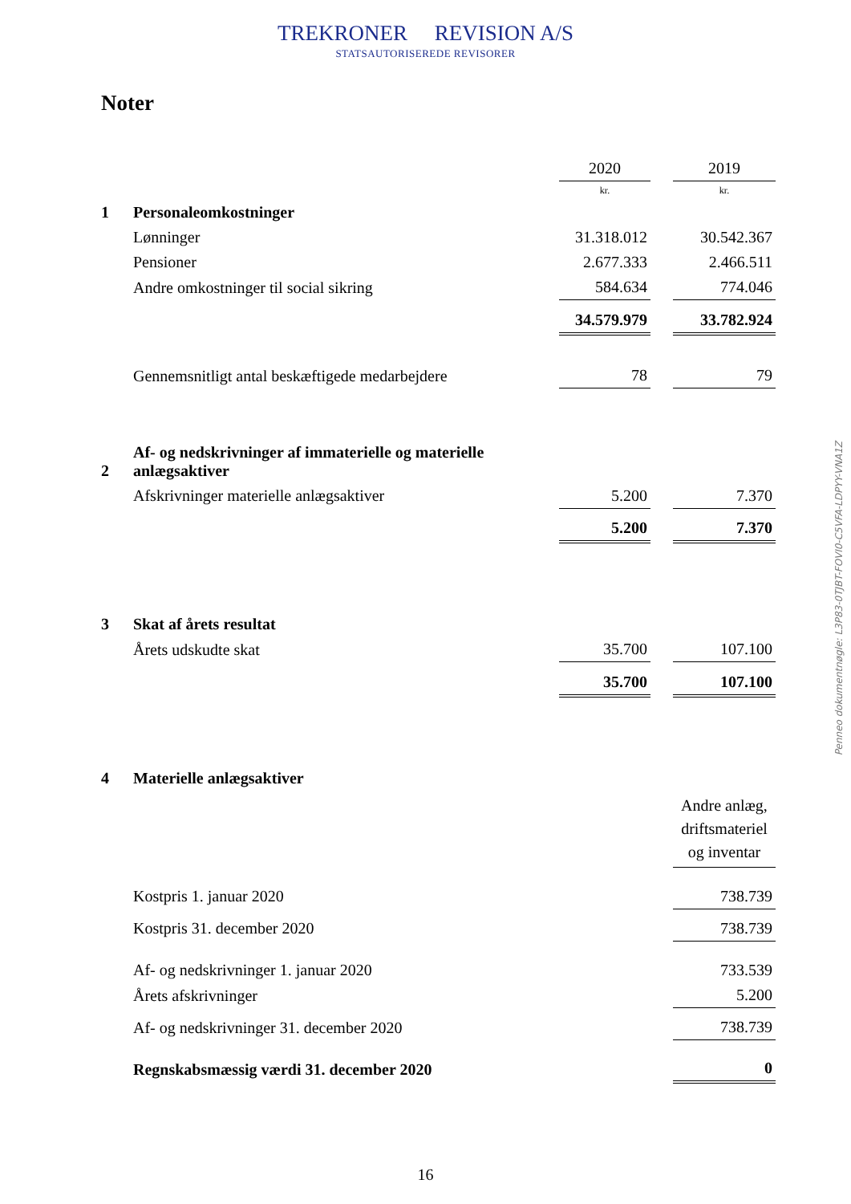TREKRONER REVISION A/S
STATSAUTORISEREDE REVISORER
Noter
| | | 2020 | | 2019 |
| | | kr. | | kr. |
| 1 | Personaleomkostninger | | | |
| | Lønninger | 31.318.012 | | 30.542.367 |
| | Pensioner | 2.677.333 | | 2.466.511 |
| | Andre omkostninger til social sikring | 584.634 | | 774.046 |
| | | 34.579.979 | | 33.782.924 |
| | Gennemsnitligt antal beskæftigede medarbejdere | 78 | | 79 |
| 2 | Af- og nedskrivninger af immaterielle og materielle anlægsaktiver | | | |
| | Afskrivninger materielle anlægsaktiver | 5.200 | | 7.370 |
| | | 5.200 | | 7.370 |
| 3 | Skat af årets resultat | | | |
| | Årets udskudte skat | 35.700 | | 107.100 |
| | | 35.700 | | 107.100 |
| 4 | Materielle anlægsaktiver | | | |
| | | | | Andre anlæg, driftsmateriel og inventar |
| | Kostpris 1. januar 2020 | | | 738.739 |
| | Kostpris 31. december 2020 | | | 738.739 |
| | Af- og nedskrivninger 1. januar 2020 | | | 733.539 |
| | Årets afskrivninger | | | 5.200 |
| | Af- og nedskrivninger 31. december 2020 | | | 738.739 |
| | Regnskabsmæssig værdi 31. december 2020 | | | 0 |
Penneo dokumentnøgle: L3P83-0TJBT-FOVI0-C5VFA-LDPYY-VNA1Z
16